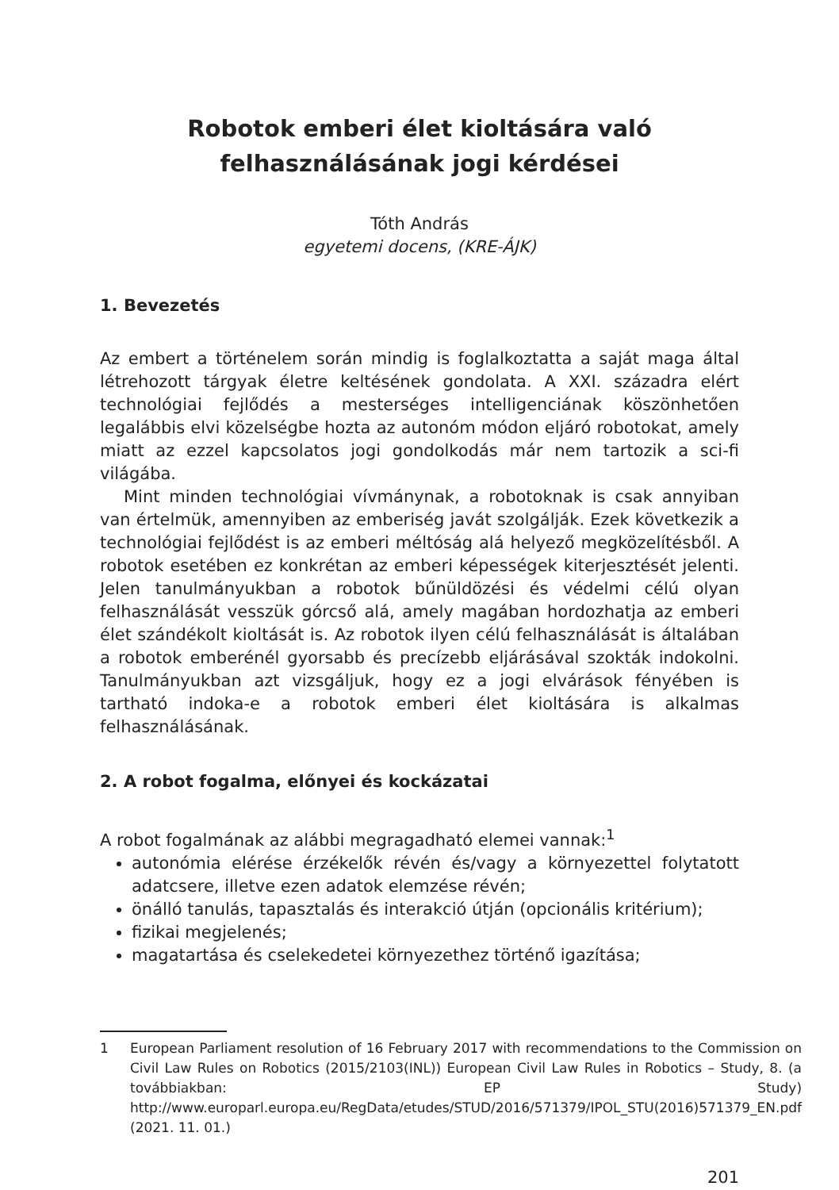Robotok emberi élet kioltására való
felhasználásának jogi kérdései
Tóth András
egyetemi docens, (KRE-ÁJK)
1. Bevezetés
Az embert a történelem során mindig is foglalkoztatta a saját maga által létrehozott tárgyak életre keltésének gondolata. A XXI. századra elért technológiai fejlődés a mesterséges intelligenciának köszönhetően legalábbis elvi közelségbe hozta az autonóm módon eljáró robotokat, amely miatt az ezzel kapcsolatos jogi gondolkodás már nem tartozik a sci-fi világába.
Mint minden technológiai vívmánynak, a robotoknak is csak annyiban van értelmük, amennyiben az emberiség javát szolgálják. Ezek következik a technológiai fejlődést is az emberi méltóság alá helyező megközelítésből. A robotok esetében ez konkrétan az emberi képességek kiterjesztését jelenti. Jelen tanulmányukban a robotok bűnüldözési és védelmi célú olyan felhasználását vesszük górcső alá, amely magában hordozhatja az emberi élet szándékolt kioltását is. Az robotok ilyen célú felhasználását is általában a robotok emberénél gyorsabb és precízebb eljárásával szokták indokolni. Tanulmányukban azt vizsgáljuk, hogy ez a jogi elvárások fényében is tartható indoka-e a robotok emberi élet kioltására is alkalmas felhasználásának.
2. A robot fogalma, előnyei és kockázatai
A robot fogalmának az alábbi megragadható elemei vannak:<sup>1</sup>
autonómia elérése érzékelők révén és/vagy a környezettel folytatott adatcsere, illetve ezen adatok elemzése révén;
önálló tanulás, tapasztalás és interakció útján (opcionális kritérium);
fizikai megjelenés;
magatartása és cselekedetei környezethez történő igazítása;
1 European Parliament resolution of 16 February 2017 with recommendations to the Commission on Civil Law Rules on Robotics (2015/2103(INL)) European Civil Law Rules in Robotics – Study, 8. (a továbbiakban: EP Study) http://www.europarl.europa.eu/RegData/etudes/STUD/2016/571379/IPOL_STU(2016)571379_EN.pdf (2021. 11. 01.)
201